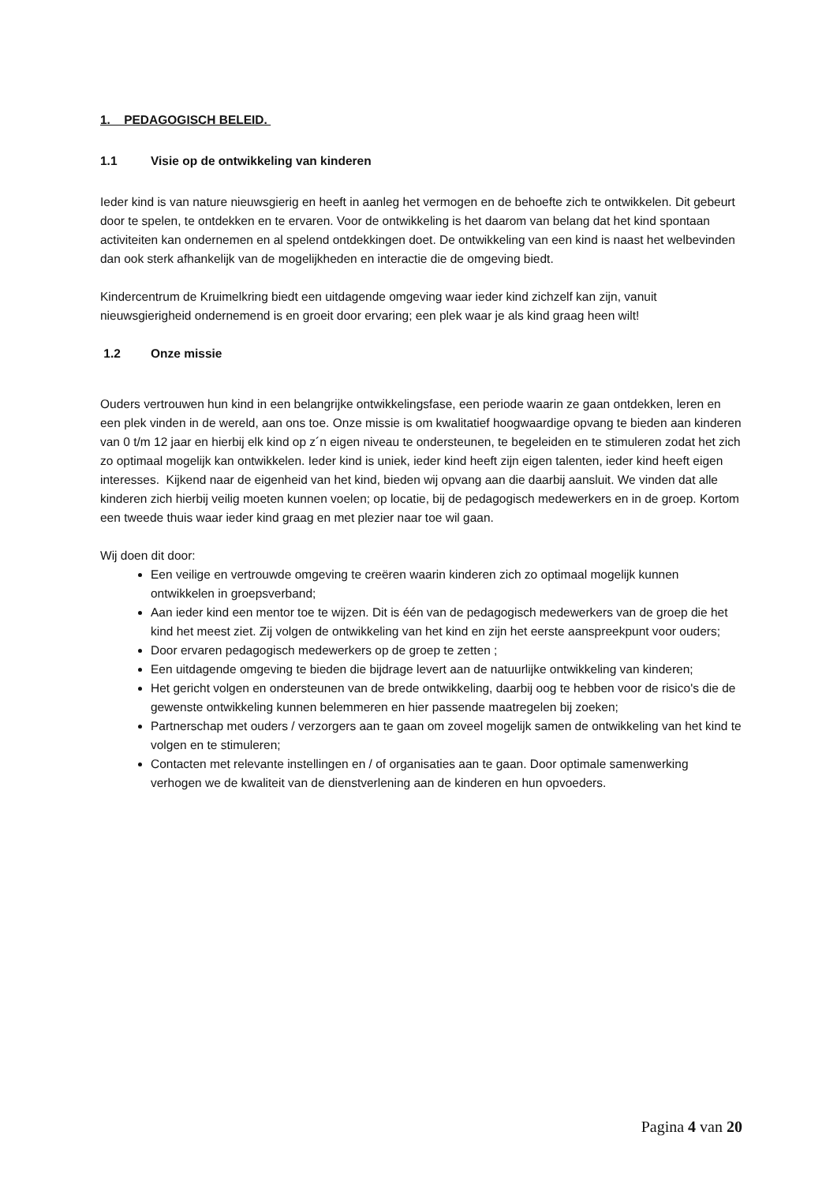1. PEDAGOGISCH BELEID.
1.1 Visie op de ontwikkeling van kinderen
Ieder kind is van nature nieuwsgierig en heeft in aanleg het vermogen en de behoefte zich te ontwikkelen. Dit gebeurt door te spelen, te ontdekken en te ervaren. Voor de ontwikkeling is het daarom van belang dat het kind spontaan activiteiten kan ondernemen en al spelend ontdekkingen doet. De ontwikkeling van een kind is naast het welbevinden dan ook sterk afhankelijk van de mogelijkheden en interactie die de omgeving biedt.
Kindercentrum de Kruimelkring biedt een uitdagende omgeving waar ieder kind zichzelf kan zijn, vanuit nieuwsgierigheid ondernemend is en groeit door ervaring; een plek waar je als kind graag heen wilt!
1.2 Onze missie
Ouders vertrouwen hun kind in een belangrijke ontwikkelingsfase, een periode waarin ze gaan ontdekken, leren en een plek vinden in de wereld, aan ons toe. Onze missie is om kwalitatief hoogwaardige opvang te bieden aan kinderen van 0 t/m 12 jaar en hierbij elk kind op z´n eigen niveau te ondersteunen, te begeleiden en te stimuleren zodat het zich zo optimaal mogelijk kan ontwikkelen. Ieder kind is uniek, ieder kind heeft zijn eigen talenten, ieder kind heeft eigen interesses. Kijkend naar de eigenheid van het kind, bieden wij opvang aan die daarbij aansluit. We vinden dat alle kinderen zich hierbij veilig moeten kunnen voelen; op locatie, bij de pedagogisch medewerkers en in de groep. Kortom een tweede thuis waar ieder kind graag en met plezier naar toe wil gaan.
Wij doen dit door:
Een veilige en vertrouwde omgeving te creëren waarin kinderen zich zo optimaal mogelijk kunnen ontwikkelen in groepsverband;
Aan ieder kind een mentor toe te wijzen. Dit is één van de pedagogisch medewerkers van de groep die het kind het meest ziet. Zij volgen de ontwikkeling van het kind en zijn het eerste aanspreekpunt voor ouders;
Door ervaren pedagogisch medewerkers op de groep te zetten ;
Een uitdagende omgeving te bieden die bijdrage levert aan de natuurlijke ontwikkeling van kinderen;
Het gericht volgen en ondersteunen van de brede ontwikkeling, daarbij oog te hebben voor de risico's die de gewenste ontwikkeling kunnen belemmeren en hier passende maatregelen bij zoeken;
Partnerschap met ouders / verzorgers aan te gaan om zoveel mogelijk samen de ontwikkeling van het kind te volgen en te stimuleren;
Contacten met relevante instellingen en / of organisaties aan te gaan. Door optimale samenwerking verhogen we de kwaliteit van de dienstverlening aan de kinderen en hun opvoeders.
Pagina 4 van 20